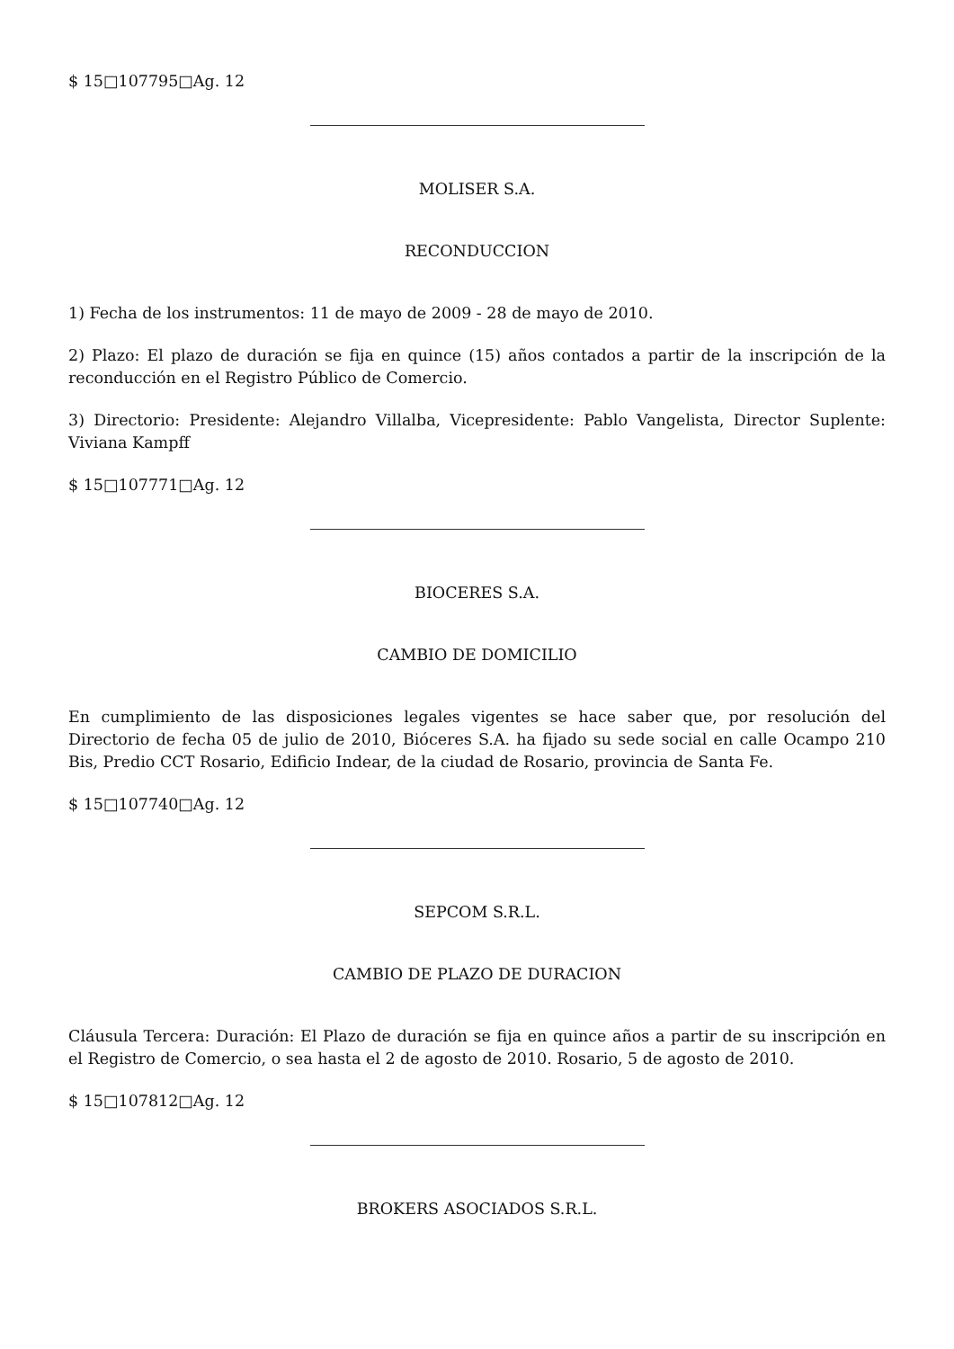$ 15□107795□Ag. 12
MOLISER S.A.
RECONDUCCION
1) Fecha de los instrumentos: 11 de mayo de 2009 - 28 de mayo de 2010.
2) Plazo: El plazo de duración se fija en quince (15) años contados a partir de la inscripción de la reconducción en el Registro Público de Comercio.
3) Directorio: Presidente: Alejandro Villalba, Vicepresidente: Pablo Vangelista, Director Suplente: Viviana Kampff
$ 15□107771□Ag. 12
BIOCERES S.A.
CAMBIO DE DOMICILIO
En cumplimiento de las disposiciones legales vigentes se hace saber que, por resolución del Directorio de fecha 05 de julio de 2010, Bióceres S.A. ha fijado su sede social en calle Ocampo 210 Bis, Predio CCT Rosario, Edificio Indear, de la ciudad de Rosario, provincia de Santa Fe.
$ 15□107740□Ag. 12
SEPCOM S.R.L.
CAMBIO DE PLAZO DE DURACION
Cláusula Tercera: Duración: El Plazo de duración se fija en quince años a partir de su inscripción en el Registro de Comercio, o sea hasta el 2 de agosto de 2010. Rosario, 5 de agosto de 2010.
$ 15□107812□Ag. 12
BROKERS ASOCIADOS S.R.L.